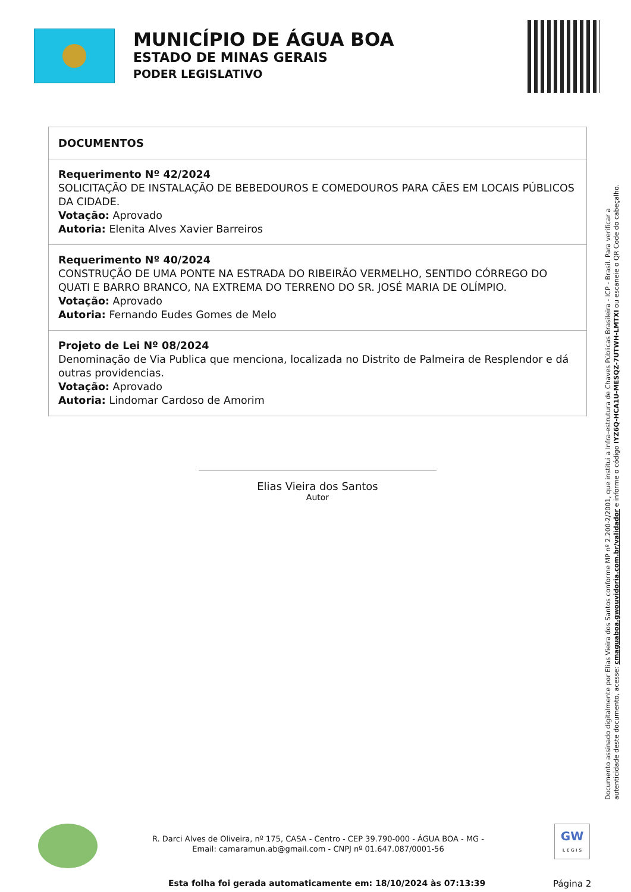MUNICÍPIO DE ÁGUA BOA
ESTADO DE MINAS GERAIS
PODER LEGISLATIVO
| DOCUMENTOS |
| --- |
| Requerimento Nº 42/2024 SOLICITAÇÃO DE INSTALAÇÃO DE BEBEDOUROS E COMEDOUROS PARA CÃES EM LOCAIS PÚBLICOS DA CIDADE. Votação: Aprovado Autoria: Elenita Alves Xavier Barreiros |
| Requerimento Nº 40/2024 CONSTRUÇÃO DE UMA PONTE NA ESTRADA DO RIBEIRÃO VERMELHO, SENTIDO CÓRREGO DO QUATI E BARRO BRANCO, NA EXTREMA DO TERRENO DO SR. JOSÉ MARIA DE OLÍMPIO. Votação: Aprovado Autoria: Fernando Eudes Gomes de Melo |
| Projeto de Lei Nº 08/2024 Denominação de Via Publica que menciona, localizada no Distrito de Palmeira de Resplendor e dá outras providencias. Votação: Aprovado Autoria: Lindomar Cardoso de Amorim |
Elias Vieira dos Santos
Autor
Documento assinado digitalmente por Elias Vieira dos Santos conforme MP nº 2.200-2/2001, que institui a Infra-estrutura de Chaves Públicas Brasileira - ICP - Brasil. Para verificar a autenticidade deste documento, acesse: cmaguaboa.gwouvidoria.com.br/validador e informe o código IYZ6Q-HCA1U-MESQZ-7UTWH-LMTXI ou escaneie o QR Code do cabeçalho.
R. Darci Alves de Oliveira, nº 175, CASA - Centro - CEP 39.790-000 - ÁGUA BOA - MG - Email: camaramun.ab@gmail.com - CNPJ nº 01.647.087/0001-56
GW
L E G I S
Esta folha foi gerada automaticamente em: 18/10/2024 às 07:13:39
Página 2